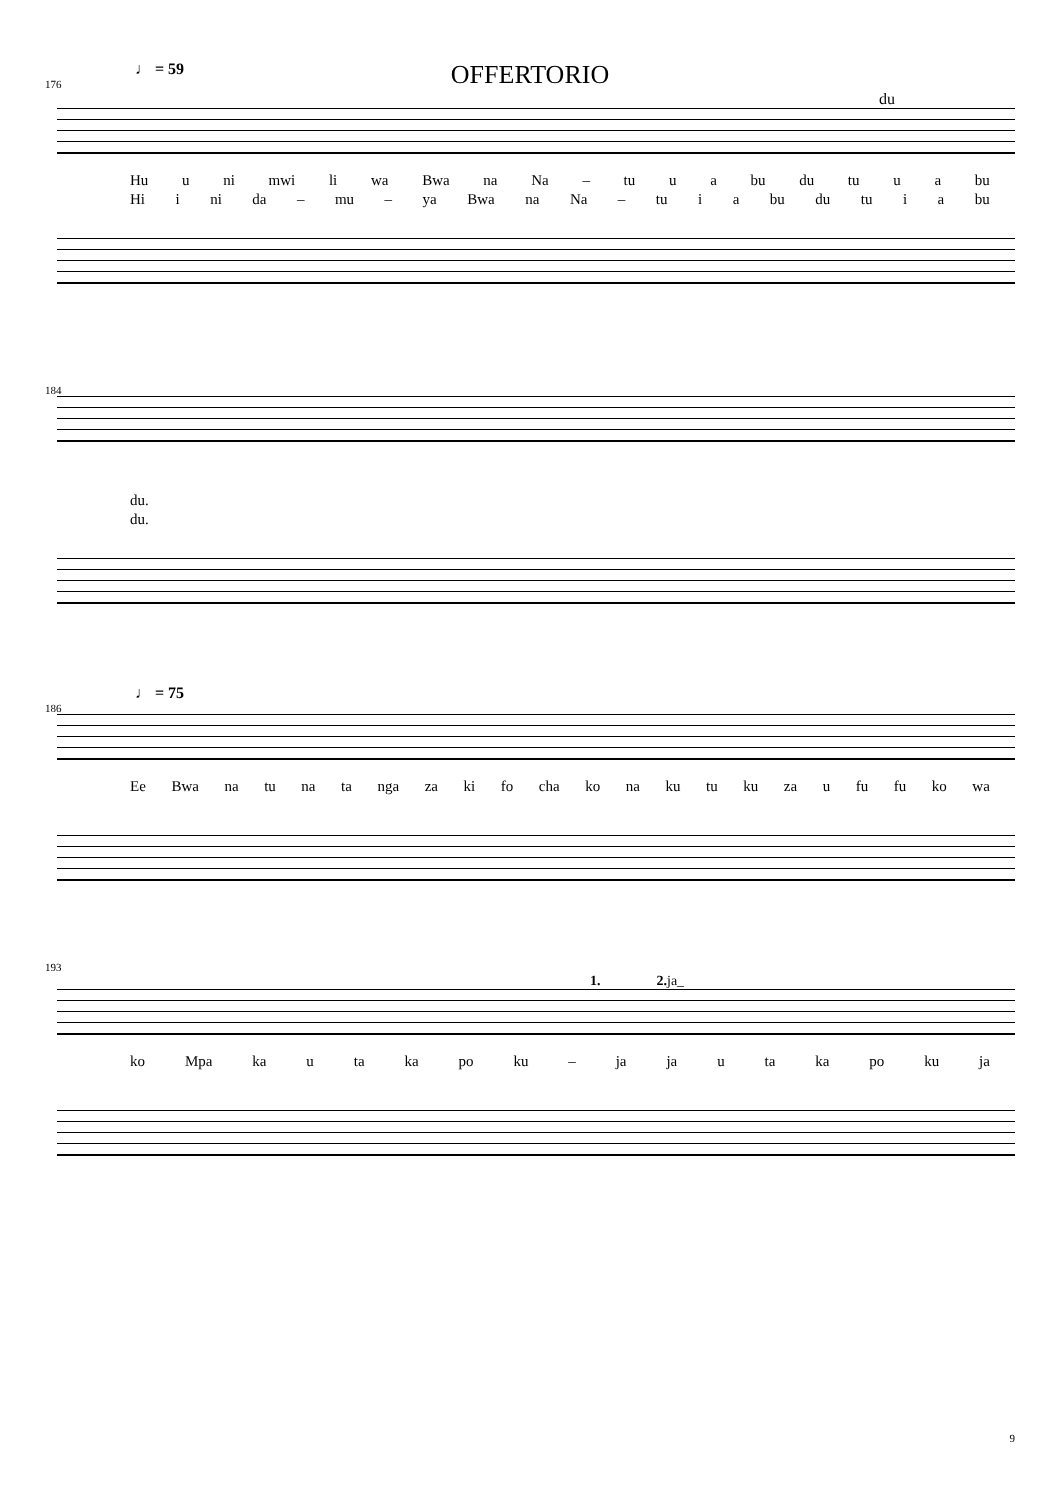OFFERTORIO
♩ = 59
176
du
Hu u ni mwi li wa Bwa na Na – tu u a bu du tu u a bu
Hi i ni da – mu – ya Bwa na Na – tu i a bu du tu i a bu
184
du.
du.
♩ = 75
186
Ee Bwa na tu na ta nga za ki fo cha ko na ku tu ku za u fu fu ko wa
193
1. 2. ja_
ko Mpa ka u ta ka po ku – ja ja u ta ka po ku ja
9